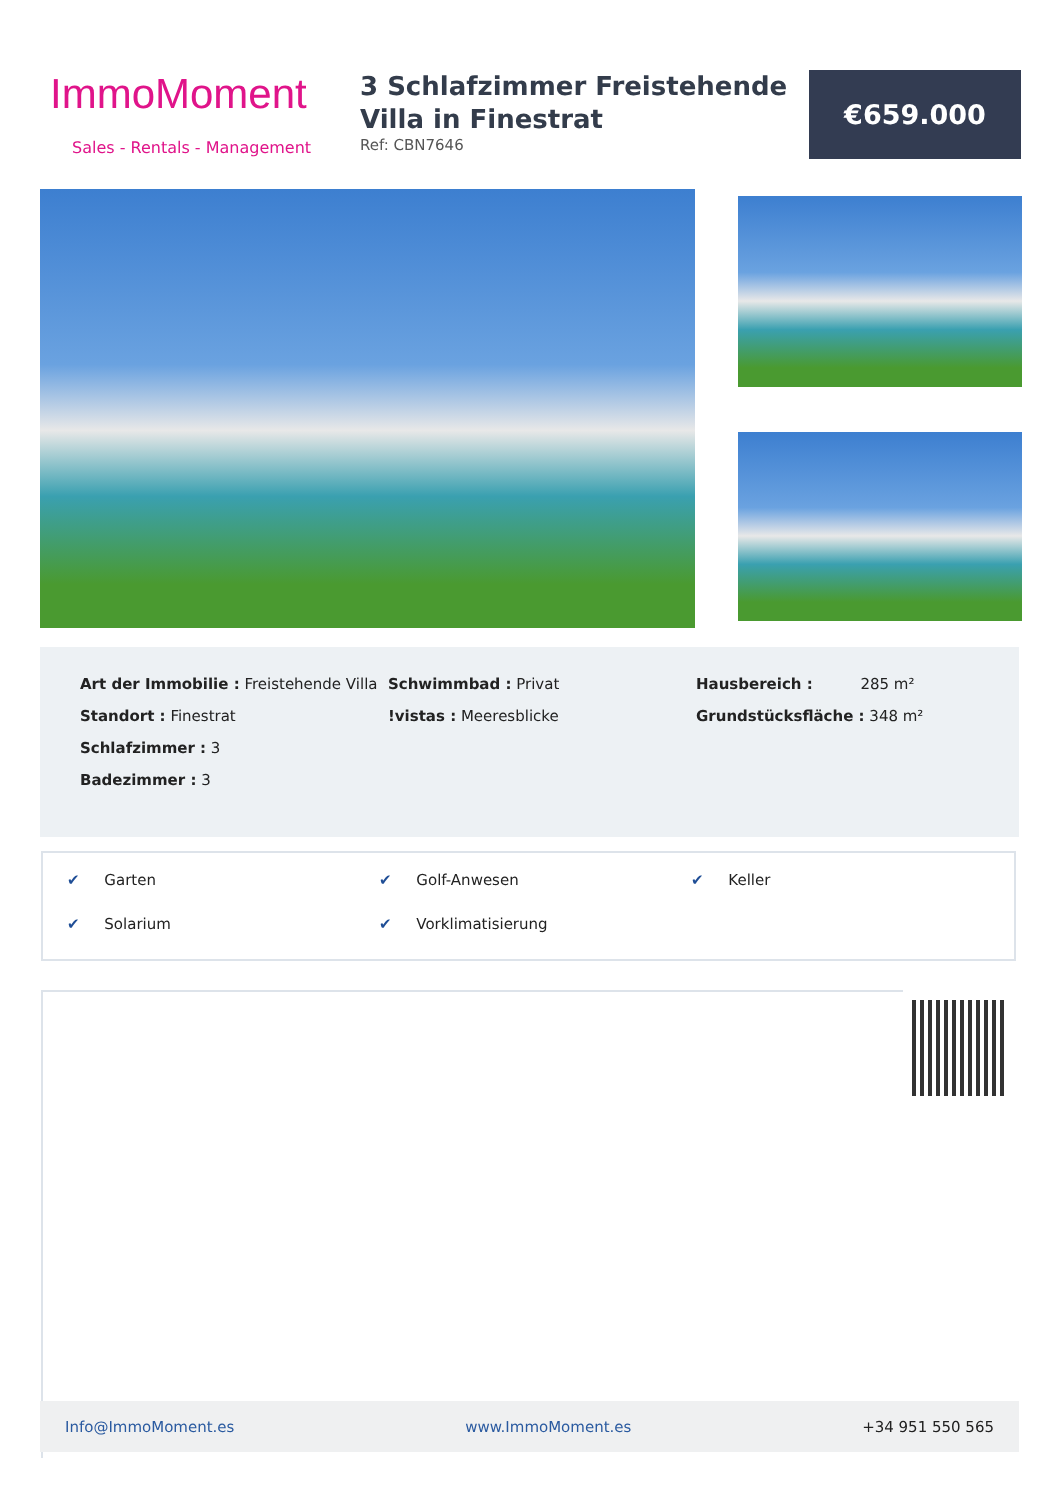ImmoMoment
Sales - Rentals - Management
3 Schlafzimmer Freistehende Villa in Finestrat
Ref: CBN7646
€659.000
Art der Immobilie : Freistehende Villa
Standort : Finestrat
Schlafzimmer : 3
Badezimmer : 3
Schwimmbad : Privat
!vistas : Meeresblicke
Hausbereich : 285 m²
Grundstücksfläche : 348 m²
✔ Garten ✔ Golf-Anwesen ✔ Keller ✔ Solarium ✔ Vorklimatisierung
Info@ImmoMoment.es www.ImmoMoment.es +34 951 550 565